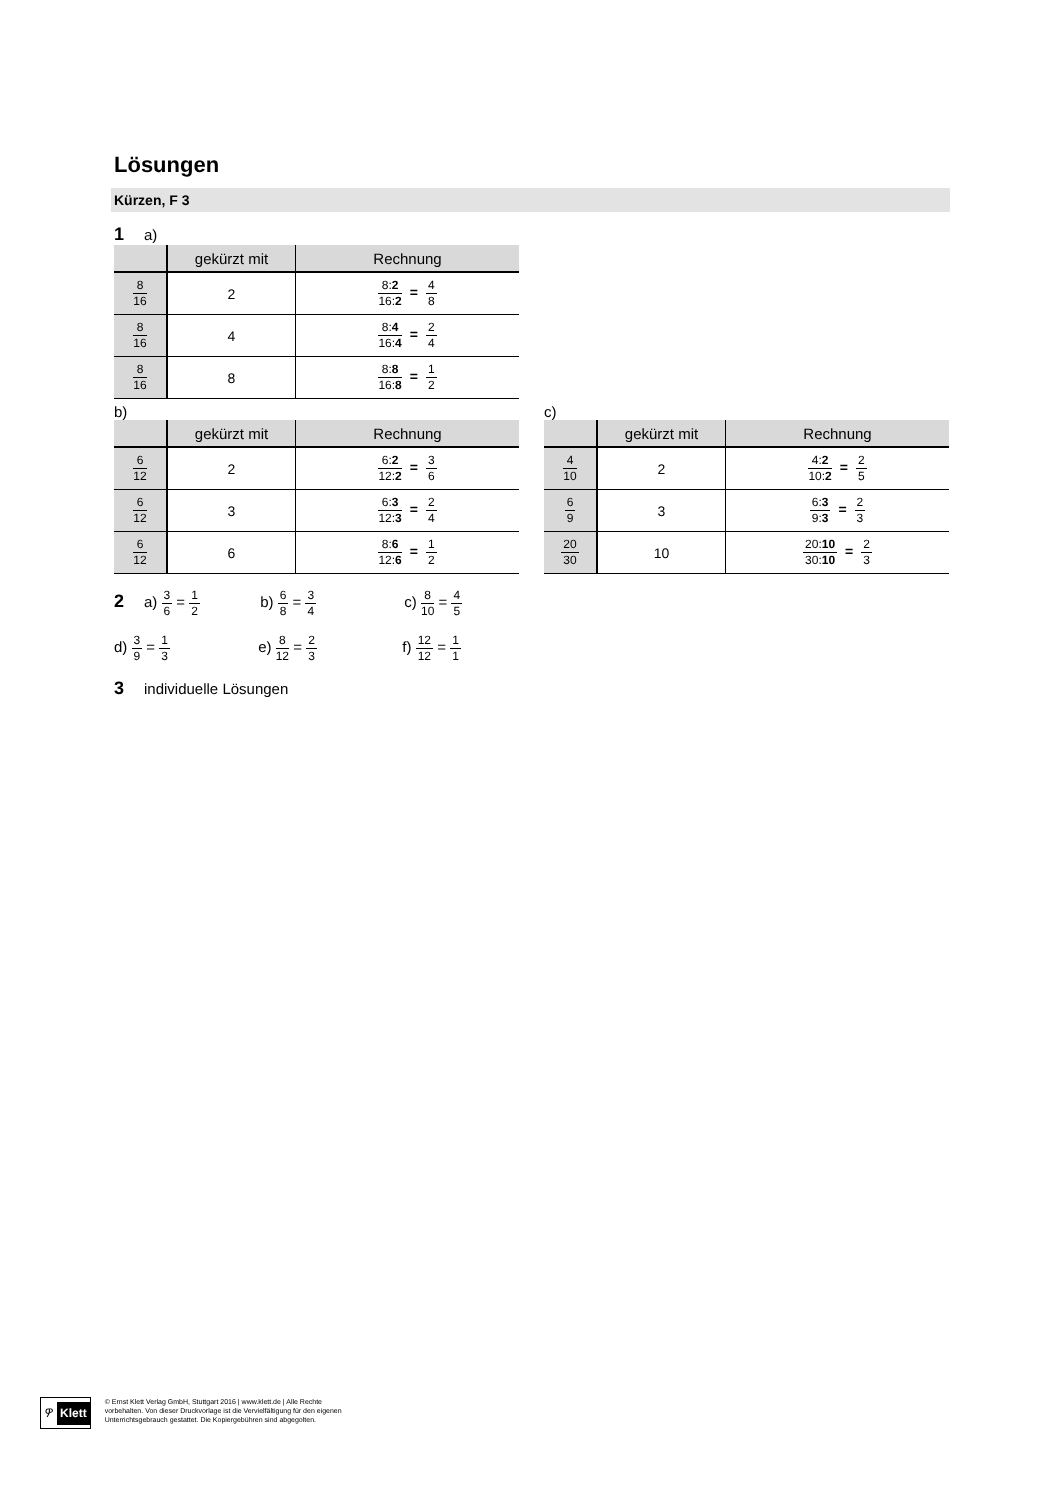Lösungen
Kürzen, F 3
1 a)
| | gekürzt mit | Rechnung |
| --- | --- | --- |
| 8 16 | 2 | 8: 2 16: 2 = 4 8 |
| 8 16 | 4 | 8: 4 16: 4 = 2 4 |
| 8 16 | 8 | 8: 8 16: 8 = 1 2 |
b)
| | gekürzt mit | Rechnung |
| --- | --- | --- |
| 6 12 | 2 | 6: 2 12: 2 = 3 6 |
| 6 12 | 3 | 6: 3 12: 3 = 2 4 |
| 6 12 | 6 | 8: 6 12: 6 = 1 2 |
c)
| | gekürzt mit | Rechnung |
| --- | --- | --- |
| 4 10 | 2 | 4: 2 10: 2 = 2 5 |
| 6 9 | 3 | 6: 3 9: 3 = 2 3 |
| 20 30 | 10 | 20: 10 30: 10 = 2 3 |
2 a) 3 6 = 1 2 b) 6 8 = 3 4 c) 8 10 = 4 5
d) 3 9 = 1 3 e) 8 12 = 2 3 f) 12 12 = 1 1
3 individuelle Lösungen
ዎ Klett
© Ernst Klett Verlag GmbH, Stuttgart 2016 | www.klett.de | Alle Rechte
vorbehalten. Von dieser Druckvorlage ist die Vervielfältigung für den eigenen
Unterrichtsgebrauch gestattet. Die Kopiergebühren sind abgegolten.